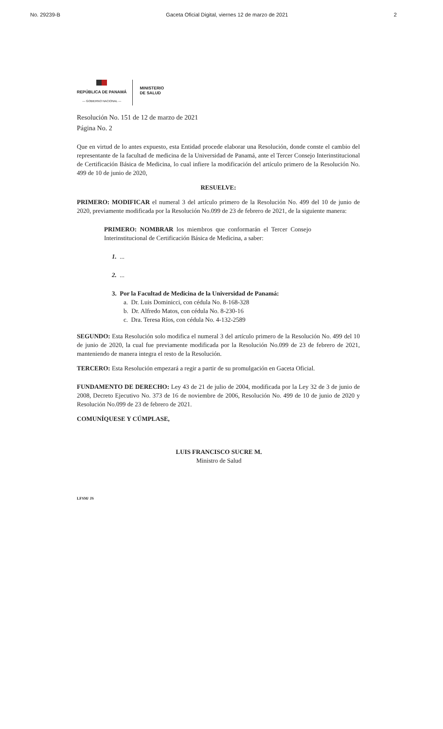No. 29239-B Gaceta Oficial Digital, viernes 12 de marzo de 2021 2
REPÚBLICA DE PANAMÁ
— GOBIERNO NACIONAL —
MINISTERIO
DE SALUD
Resolución No. 151 de 12 de marzo de 2021
Página No. 2
Que en virtud de lo antes expuesto, esta Entidad procede elaborar una Resolución, donde conste el cambio del representante de la facultad de medicina de la Universidad de Panamá, ante el Tercer Consejo Interinstitucional de Certificación Básica de Medicina, lo cual infiere la modificación del artículo primero de la Resolución No. 499 de 10 de junio de 2020,
RESUELVE:
PRIMERO: MODIFICAR el numeral 3 del artículo primero de la Resolución No. 499 del 10 de junio de 2020, previamente modificada por la Resolución No.099 de 23 de febrero de 2021, de la siguiente manera:
PRIMERO: NOMBRAR los miembros que conformarán el Tercer Consejo Interinstitucional de Certificación Básica de Medicina, a saber:
1. ...
2. ...
3. Por la Facultad de Medicina de la Universidad de Panamá:
a. Dr. Luis Dominicci, con cédula No. 8-168-328
b. Dr. Alfredo Matos, con cédula No. 8-230-16
c. Dra. Teresa Ríos, con cédula No. 4-132-2589
SEGUNDO: Esta Resolución solo modifica el numeral 3 del artículo primero de la Resolución No. 499 del 10 de junio de 2020, la cual fue previamente modificada por la Resolución No.099 de 23 de febrero de 2021, manteniendo de manera integra el resto de la Resolución.
TERCERO: Esta Resolución empezará a regir a partir de su promulgación en Gaceta Oficial.
FUNDAMENTO DE DERECHO: Ley 43 de 21 de julio de 2004, modificada por la Ley 32 de 3 de junio de 2008, Decreto Ejecutivo No. 373 de 16 de noviembre de 2006, Resolución No. 499 de 10 de junio de 2020 y Resolución No.099 de 23 de febrero de 2021.
COMUNÍQUESE Y CÚMPLASE,
LUIS FRANCISCO SUCRE M.
Ministro de Salud
LFSM/ JS